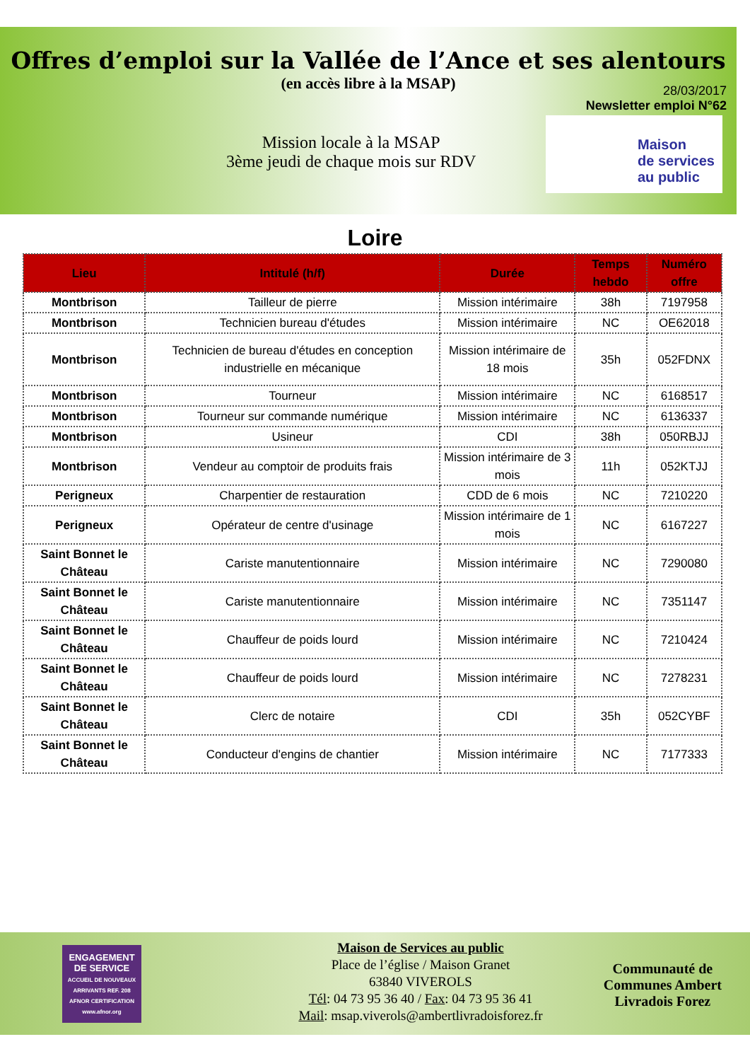Offres d’emploi sur la Vallée de l’Ance et ses alentours
(en accès libre à la MSAP)
28/03/2017
Newsletter emploi N°62
Mission locale à la MSAP
3ème jeudi de chaque mois sur RDV
Maison
de services
au public
Loire
| Lieu | Intitulé (h/f) | Durée | Temps hebdo | Numéro offre |
| --- | --- | --- | --- | --- |
| Montbrison | Tailleur de pierre | Mission intérimaire | 38h | 7197958 |
| Montbrison | Technicien bureau d'études | Mission intérimaire | NC | OE62018 |
| Montbrison | Technicien de bureau d'études en conception industrielle en mécanique | Mission intérimaire de 18 mois | 35h | 052FDNX |
| Montbrison | Tourneur | Mission intérimaire | NC | 6168517 |
| Montbrison | Tourneur sur commande numérique | Mission intérimaire | NC | 6136337 |
| Montbrison | Usineur | CDI | 38h | 050RBJJ |
| Montbrison | Vendeur au comptoir de produits frais | Mission intérimaire de 3 mois | 11h | 052KTJJ |
| Perigneux | Charpentier de restauration | CDD de 6 mois | NC | 7210220 |
| Perigneux | Opérateur de centre d'usinage | Mission intérimaire de 1 mois | NC | 6167227 |
| Saint Bonnet le Château | Cariste manutentionnaire | Mission intérimaire | NC | 7290080 |
| Saint Bonnet le Château | Cariste manutentionnaire | Mission intérimaire | NC | 7351147 |
| Saint Bonnet le Château | Chauffeur de poids lourd | Mission intérimaire | NC | 7210424 |
| Saint Bonnet le Château | Chauffeur de poids lourd | Mission intérimaire | NC | 7278231 |
| Saint Bonnet le Château | Clerc de notaire | CDI | 35h | 052CYBF |
| Saint Bonnet le Château | Conducteur d'engins de chantier | Mission intérimaire | NC | 7177333 |
ENGAGEMENT DE SERVICE
ACCUEIL DE NOUVEAUX ARRIVANTS REF. 208
AFNOR CERTIFICATION
www.afnor.org
Maison de Services au public
Place de l’église / Maison Granet
63840 VIVEROLS
Tél: 04 73 95 36 40 / Fax: 04 73 95 36 41
Mail: msap.viverols@ambertlivradoisforez.fr
Communauté de
Communes Ambert
Livradois Forez